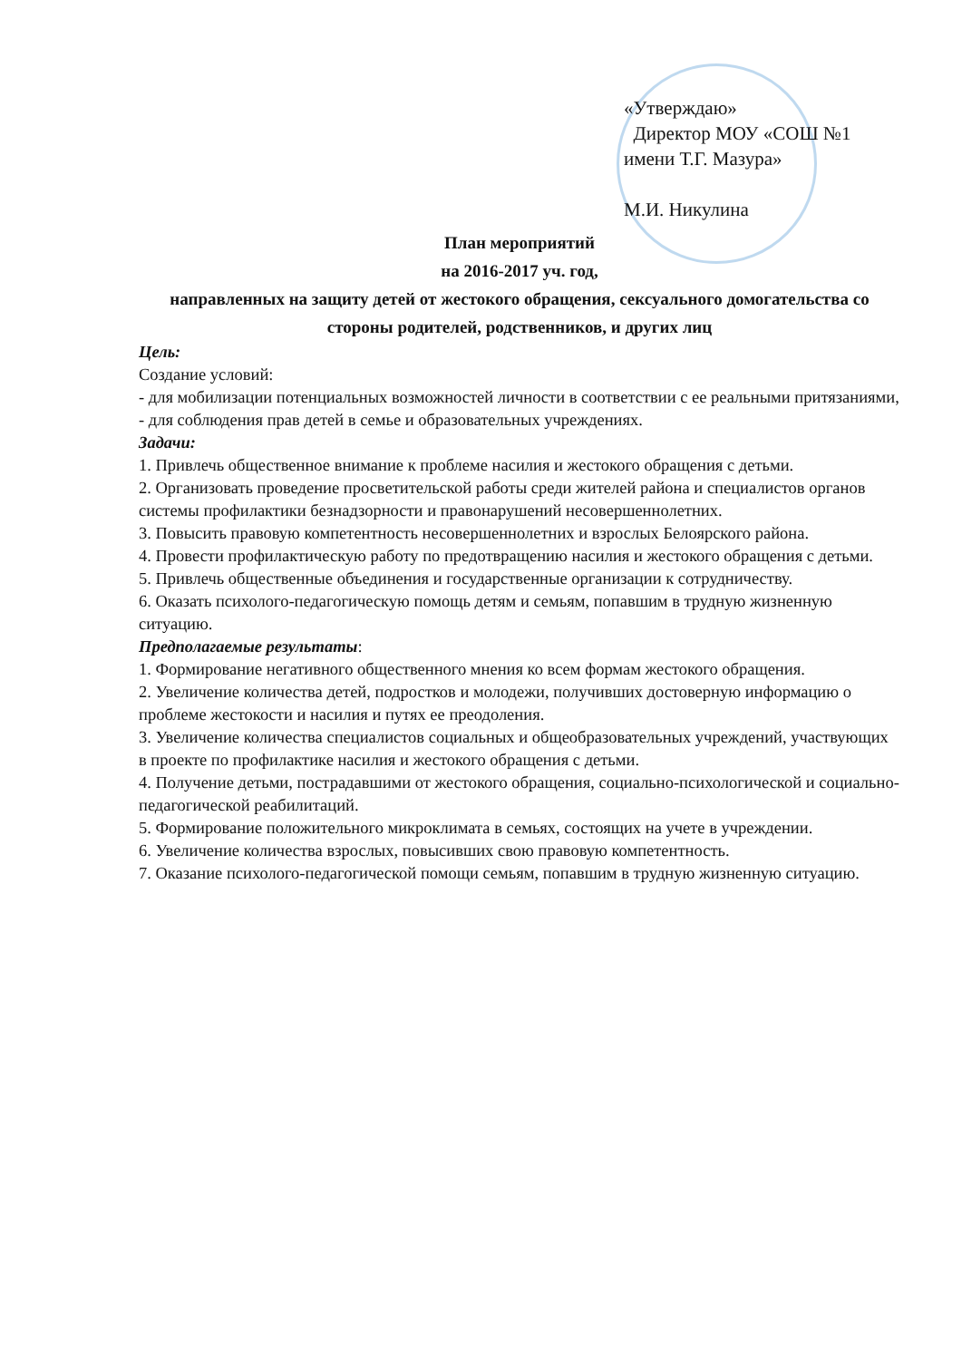«Утверждаю»
Директор МОУ «СОШ №1
имени Т.Г. Мазура»
М.И. Никулина
План мероприятий
на 2016-2017 уч. год,
направленных на защиту детей от жестокого обращения, сексуального домогательства со стороны родителей, родственников, и других лиц
Цель:
Создание условий:
- для мобилизации потенциальных возможностей личности в соответствии с ее реальными притязаниями,
- для соблюдения прав детей в семье и образовательных учреждениях.
Задачи:
1. Привлечь общественное внимание к проблеме насилия и жестокого обращения с детьми.
2. Организовать проведение просветительской работы среди жителей района и специалистов органов системы профилактики безнадзорности и правонарушений несовершеннолетних.
3. Повысить правовую компетентность несовершеннолетних и взрослых Белоярского района.
4. Провести профилактическую работу по предотвращению насилия и жестокого обращения с детьми.
5. Привлечь общественные объединения и государственные организации к сотрудничеству.
6. Оказать психолого-педагогическую помощь детям и семьям, попавшим в трудную жизненную ситуацию.
Предполагаемые результаты:
1. Формирование негативного общественного мнения ко всем формам жестокого обращения.
2. Увеличение количества детей, подростков и молодежи, получивших достоверную информацию о проблеме жестокости и насилия и путях ее преодоления.
3. Увеличение количества специалистов социальных и общеобразовательных учреждений, участвующих в проекте по профилактике насилия и жестокого обращения с детьми.
4. Получение детьми, пострадавшими от жестокого обращения, социально-психологической и социально-педагогической реабилитаций.
5. Формирование положительного микроклимата в семьях, состоящих на учете в учреждении.
6. Увеличение количества взрослых, повысивших свою правовую компетентность.
7. Оказание психолого-педагогической помощи семьям, попавшим в трудную жизненную ситуацию.